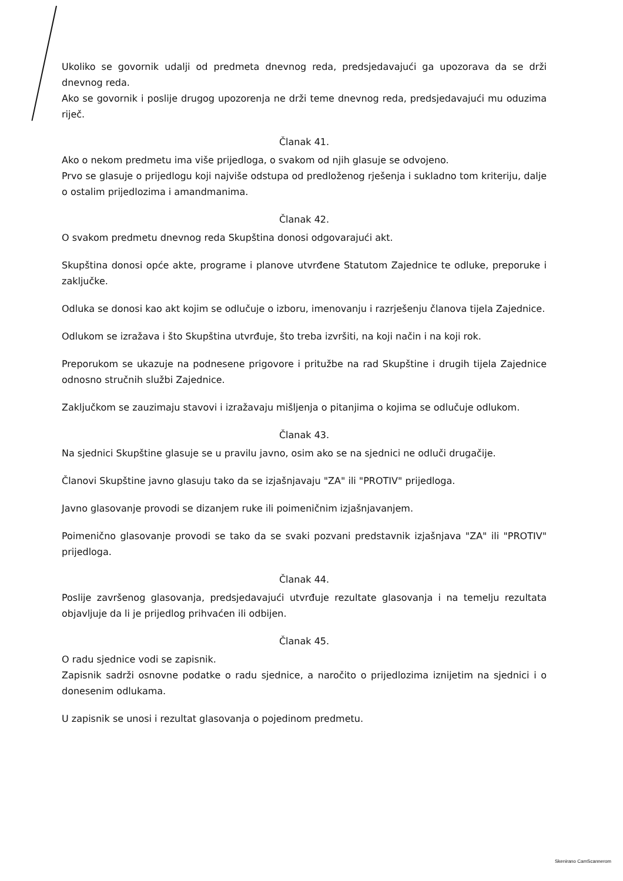Ukoliko se govornik udalji od predmeta dnevnog reda, predsjedavajući ga upozorava da se drži dnevnog reda.
Ako se govornik i poslije drugog upozorenja ne drži teme dnevnog reda, predsjedavajući mu oduzima riječ.
Članak 41.
Ako o nekom predmetu ima više prijedloga, o svakom od njih glasuje se odvojeno.
Prvo se glasuje o prijedlogu koji najviše odstupa od predloženog rješenja i sukladno tom kriteriju, dalje o ostalim prijedlozima i amandmanima.
Članak 42.
O svakom predmetu dnevnog reda Skupština donosi odgovarajući akt.
Skupština donosi opće akte, programe i planove utvrđene Statutom Zajednice te odluke, preporuke i zaključke.
Odluka se donosi kao akt kojim se odlučuje o izboru, imenovanju i razrješenju članova tijela Zajednice.
Odlukom se izražava i što Skupština utvrđuje, što treba izvršiti, na koji način i na koji rok.
Preporukom se ukazuje na podnesene prigovore i pritužbe na rad Skupštine i drugih tijela Zajednice odnosno stručnih službi Zajednice.
Zaključkom se zauzimaju stavovi i izražavaju mišljenja o pitanjima o kojima se odlučuje odlukom.
Članak 43.
Na sjednici Skupštine glasuje se u pravilu javno, osim ako se na sjednici ne odluči drugačije.
Članovi Skupštine javno glasuju tako da se izjašnjavaju "ZA" ili "PROTIV" prijedloga.
Javno glasovanje provodi se dizanjem ruke ili poimeničnim izjašnjavanjem.
Poimenično glasovanje provodi se tako da se svaki pozvani predstavnik izjašnjava "ZA" ili "PROTIV" prijedloga.
Članak 44.
Poslije završenog glasovanja, predsjedavajući utvrđuje rezultate glasovanja i na temelju rezultata objavljuje da li je prijedlog prihvaćen ili odbijen.
Članak 45.
O radu sjednice vodi se zapisnik.
Zapisnik sadrži osnovne podatke o radu sjednice, a naročito o prijedlozima iznijetim na sjednici i o donesenim odlukama.
U zapisnik se unosi i rezultat glasovanja o pojedinom predmetu.
Skenirano CamScannerom